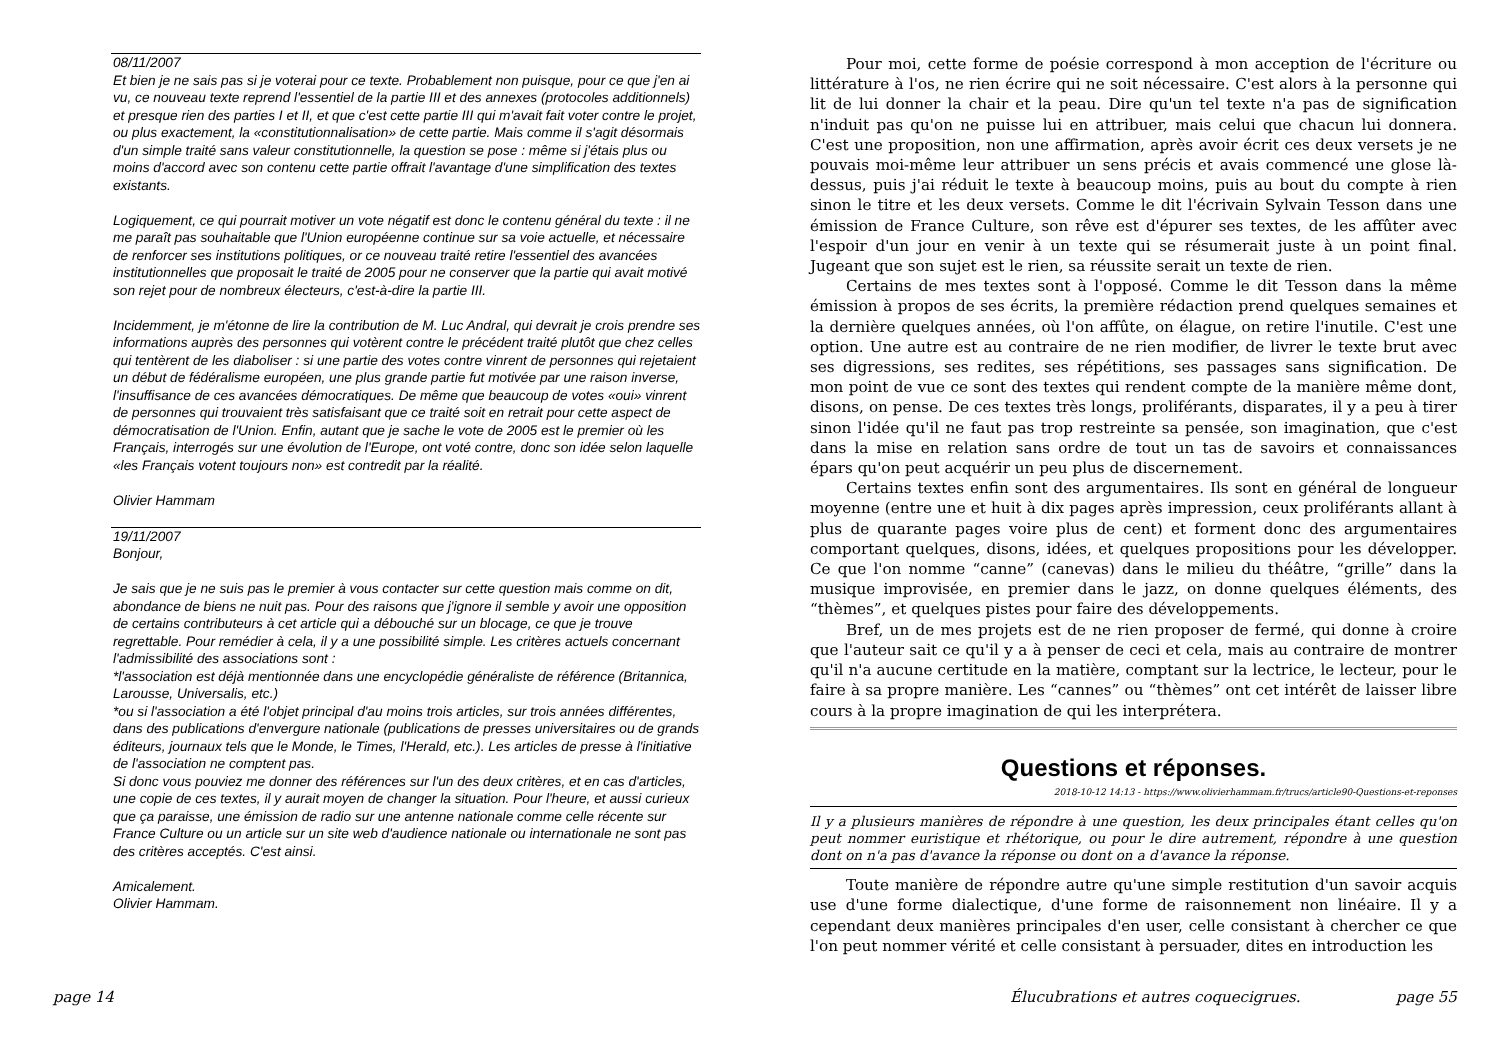08/11/2007
Et bien je ne sais pas si je voterai pour ce texte. Probablement non puisque, pour ce que j'en ai vu, ce nouveau texte reprend l'essentiel de la partie III et des annexes (protocoles additionnels) et presque rien des parties I et II, et que c'est cette partie III qui m'avait fait voter contre le projet, ou plus exactement, la «constitutionnalisation» de cette partie. Mais comme il s'agit désormais d'un simple traité sans valeur constitutionnelle, la question se pose : même si j'étais plus ou moins d'accord avec son contenu cette partie offrait l'avantage d'une simplification des textes existants.
Logiquement, ce qui pourrait motiver un vote négatif est donc le contenu général du texte : il ne me paraît pas souhaitable que l'Union européenne continue sur sa voie actuelle, et nécessaire de renforcer ses institutions politiques, or ce nouveau traité retire l'essentiel des avancées institutionnelles que proposait le traité de 2005 pour ne conserver que la partie qui avait motivé son rejet pour de nombreux électeurs, c'est-à-dire la partie III.
Incidemment, je m'étonne de lire la contribution de M. Luc Andral, qui devrait je crois prendre ses informations auprès des personnes qui votèrent contre le précédent traité plutôt que chez celles qui tentèrent de les diaboliser : si une partie des votes contre vinrent de personnes qui rejetaient un début de fédéralisme européen, une plus grande partie fut motivée par une raison inverse, l'insuffisance de ces avancées démocratiques. De même que beaucoup de votes «oui» vinrent de personnes qui trouvaient très satisfaisant que ce traité soit en retrait pour cette aspect de démocratisation de l'Union. Enfin, autant que je sache le vote de 2005 est le premier où les Français, interrogés sur une évolution de l'Europe, ont voté contre, donc son idée selon laquelle «les Français votent toujours non» est contredit par la réalité.
Olivier Hammam
19/11/2007
Bonjour,
Je sais que je ne suis pas le premier à vous contacter sur cette question mais comme on dit, abondance de biens ne nuit pas. Pour des raisons que j'ignore il semble y avoir une opposition de certains contributeurs à cet article qui a débouché sur un blocage, ce que je trouve regrettable. Pour remédier à cela, il y a une possibilité simple. Les critères actuels concernant l'admissibilité des associations sont :
*l'association est déjà mentionnée dans une encyclopédie généraliste de référence (Britannica, Larousse, Universalis, etc.)
*ou si l'association a été l'objet principal d'au moins trois articles, sur trois années différentes, dans des publications d'envergure nationale (publications de presses universitaires ou de grands éditeurs, journaux tels que le Monde, le Times, l'Herald, etc.). Les articles de presse à l'initiative de l'association ne comptent pas.
Si donc vous pouviez me donner des références sur l'un des deux critères, et en cas d'articles, une copie de ces textes, il y aurait moyen de changer la situation. Pour l'heure, et aussi curieux que ça paraisse, une émission de radio sur une antenne nationale comme celle récente sur France Culture ou un article sur un site web d'audience nationale ou internationale ne sont pas des critères acceptés. C'est ainsi.
Amicalement.
Olivier Hammam.
page 14
Pour moi, cette forme de poésie correspond à mon acception de l'écriture ou littérature à l'os, ne rien écrire qui ne soit nécessaire. C'est alors à la personne qui lit de lui donner la chair et la peau. Dire qu'un tel texte n'a pas de signification n'induit pas qu'on ne puisse lui en attribuer, mais celui que chacun lui donnera. C'est une proposition, non une affirmation, après avoir écrit ces deux versets je ne pouvais moi-même leur attribuer un sens précis et avais commencé une glose là-dessus, puis j'ai réduit le texte à beaucoup moins, puis au bout du compte à rien sinon le titre et les deux versets. Comme le dit l'écrivain Sylvain Tesson dans une émission de France Culture, son rêve est d'épurer ses textes, de les affûter avec l'espoir d'un jour en venir à un texte qui se résumerait juste à un point final. Jugeant que son sujet est le rien, sa réussite serait un texte de rien.
Certains de mes textes sont à l'opposé. Comme le dit Tesson dans la même émission à propos de ses écrits, la première rédaction prend quelques semaines et la dernière quelques années, où l'on affûte, on élague, on retire l'inutile. C'est une option. Une autre est au contraire de ne rien modifier, de livrer le texte brut avec ses digressions, ses redites, ses répétitions, ses passages sans signification. De mon point de vue ce sont des textes qui rendent compte de la manière même dont, disons, on pense. De ces textes très longs, proliférants, disparates, il y a peu à tirer sinon l'idée qu'il ne faut pas trop restreinte sa pensée, son imagination, que c'est dans la mise en relation sans ordre de tout un tas de savoirs et connaissances épars qu'on peut acquérir un peu plus de discernement.
Certains textes enfin sont des argumentaires. Ils sont en général de longueur moyenne (entre une et huit à dix pages après impression, ceux proliférants allant à plus de quarante pages voire plus de cent) et forment donc des argumentaires comportant quelques, disons, idées, et quelques propositions pour les développer. Ce que l'on nomme “canne” (canevas) dans le milieu du théâtre, “grille” dans la musique improvisée, en premier dans le jazz, on donne quelques éléments, des “thèmes”, et quelques pistes pour faire des développements.
Bref, un de mes projets est de ne rien proposer de fermé, qui donne à croire que l'auteur sait ce qu'il y a à penser de ceci et cela, mais au contraire de montrer qu'il n'a aucune certitude en la matière, comptant sur la lectrice, le lecteur, pour le faire à sa propre manière. Les “cannes” ou “thèmes” ont cet intérêt de laisser libre cours à la propre imagination de qui les interprétera.
Questions et réponses.
2018-10-12 14:13 - https://www.olivierhammam.fr/trucs/article90-Questions-et-reponses
Il y a plusieurs manières de répondre à une question, les deux principales étant celles qu'on peut nommer euristique et rhétorique, ou pour le dire autrement, répondre à une question dont on n'a pas d'avance la réponse ou dont on a d'avance la réponse.
Toute manière de répondre autre qu'une simple restitution d'un savoir acquis use d'une forme dialectique, d'une forme de raisonnement non linéaire. Il y a cependant deux manières principales d'en user, celle consistant à chercher ce que l'on peut nommer vérité et celle consistant à persuader, dites en introduction les
Élucubrations et autres coquecigrues.
page 55